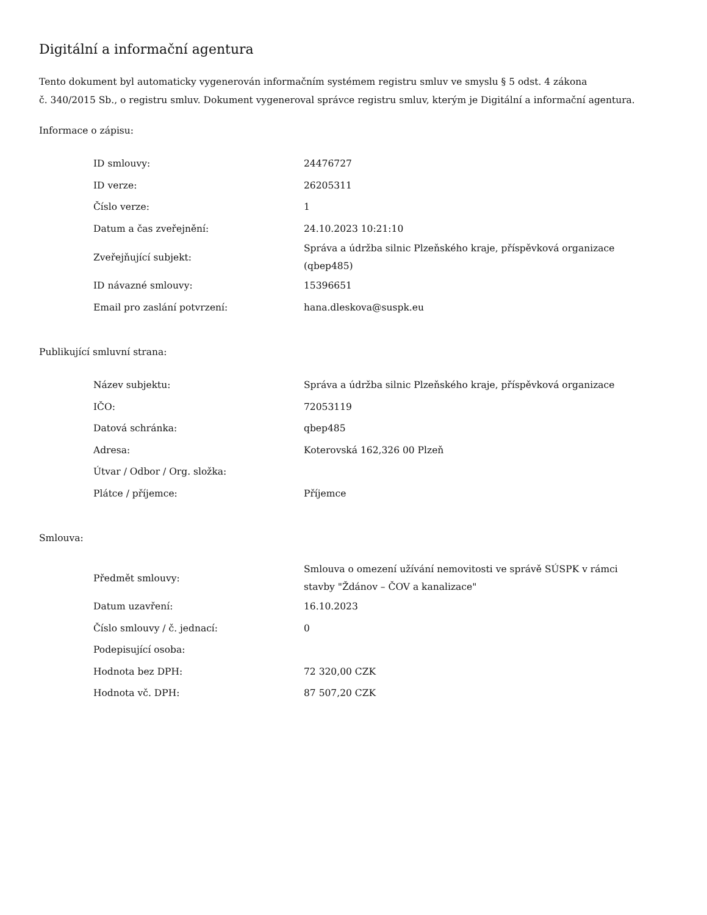Digitální a informační agentura
Tento dokument byl automaticky vygenerován informačním systémem registru smluv ve smyslu § 5 odst. 4 zákona
č. 340/2015 Sb., o registru smluv. Dokument vygeneroval správce registru smluv, kterým je Digitální a informační agentura.
Informace o zápisu:
| ID smlouvy: | 24476727 |
| ID verze: | 26205311 |
| Číslo verze: | 1 |
| Datum a čas zveřejnění: | 24.10.2023 10:21:10 |
| Zveřejňující subjekt: | Správa a údržba silnic Plzeňského kraje, příspěvková organizace (qbep485) |
| ID návazné smlouvy: | 15396651 |
| Email pro zaslání potvrzení: | hana.dleskova@suspk.eu |
Publikující smluvní strana:
| Název subjektu: | Správa a údržba silnic Plzeňského kraje, příspěvková organizace |
| IČO: | 72053119 |
| Datová schránka: | qbep485 |
| Adresa: | Koterovská 162,326 00 Plzeň |
| Útvar / Odbor / Org. složka: | |
| Plátce / příjemce: | Příjemce |
Smlouva:
| Předmět smlouvy: | Smlouva o omezení užívání nemovitosti ve správě SÚSPK v rámci stavby "Ždánov – ČOV a kanalizace" |
| Datum uzavření: | 16.10.2023 |
| Číslo smlouvy / č. jednací: | 0 |
| Podepisující osoba: | |
| Hodnota bez DPH: | 72 320,00 CZK |
| Hodnota vč. DPH: | 87 507,20 CZK |